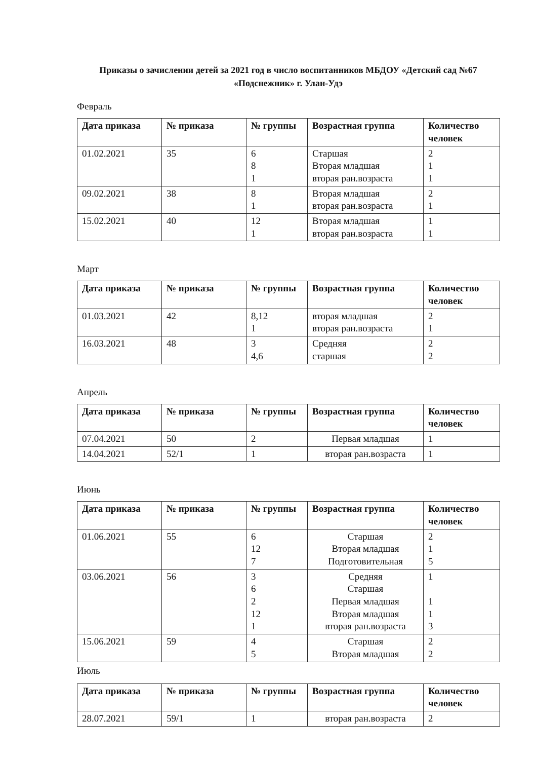Приказы о зачислении детей за 2021 год в число воспитанников МБДОУ «Детский сад №67 «Подснежник» г. Улан-Удэ
Февраль
| Дата приказа | № приказа | № группы | Возрастная группа | Количество человек |
| --- | --- | --- | --- | --- |
| 01.02.2021 | 35 | 6 8 1 | Старшая Вторая младшая вторая ран.возраста | 2 1 1 |
| 09.02.2021 | 38 | 8 1 | Вторая младшая вторая ран.возраста | 2 1 |
| 15.02.2021 | 40 | 12 1 | Вторая младшая вторая ран.возраста | 1 1 |
Март
| Дата приказа | № приказа | № группы | Возрастная группа | Количество человек |
| --- | --- | --- | --- | --- |
| 01.03.2021 | 42 | 8,12 1 | вторая младшая вторая ран.возраста | 2 1 |
| 16.03.2021 | 48 | 3 4,6 | Средняя старшая | 2 2 |
Апрель
| Дата приказа | № приказа | № группы | Возрастная группа | Количество человек |
| --- | --- | --- | --- | --- |
| 07.04.2021 | 50 | 2 | Первая младшая | 1 |
| 14.04.2021 | 52/1 | 1 | вторая ран.возраста | 1 |
Июнь
| Дата приказа | № приказа | № группы | Возрастная группа | Количество человек |
| --- | --- | --- | --- | --- |
| 01.06.2021 | 55 | 6 12 7 | Старшая Вторая младшая Подготовительная | 2 1 5 |
| 03.06.2021 | 56 | 3 6 2 12 1 | Средняя Старшая Первая младшая Вторая младшая вторая ран.возраста | 1 1 1 3 |
| 15.06.2021 | 59 | 4 5 | Старшая Вторая младшая | 2 2 |
Июль
| Дата приказа | № приказа | № группы | Возрастная группа | Количество человек |
| --- | --- | --- | --- | --- |
| 28.07.2021 | 59/1 | 1 | вторая ран.возраста | 2 |